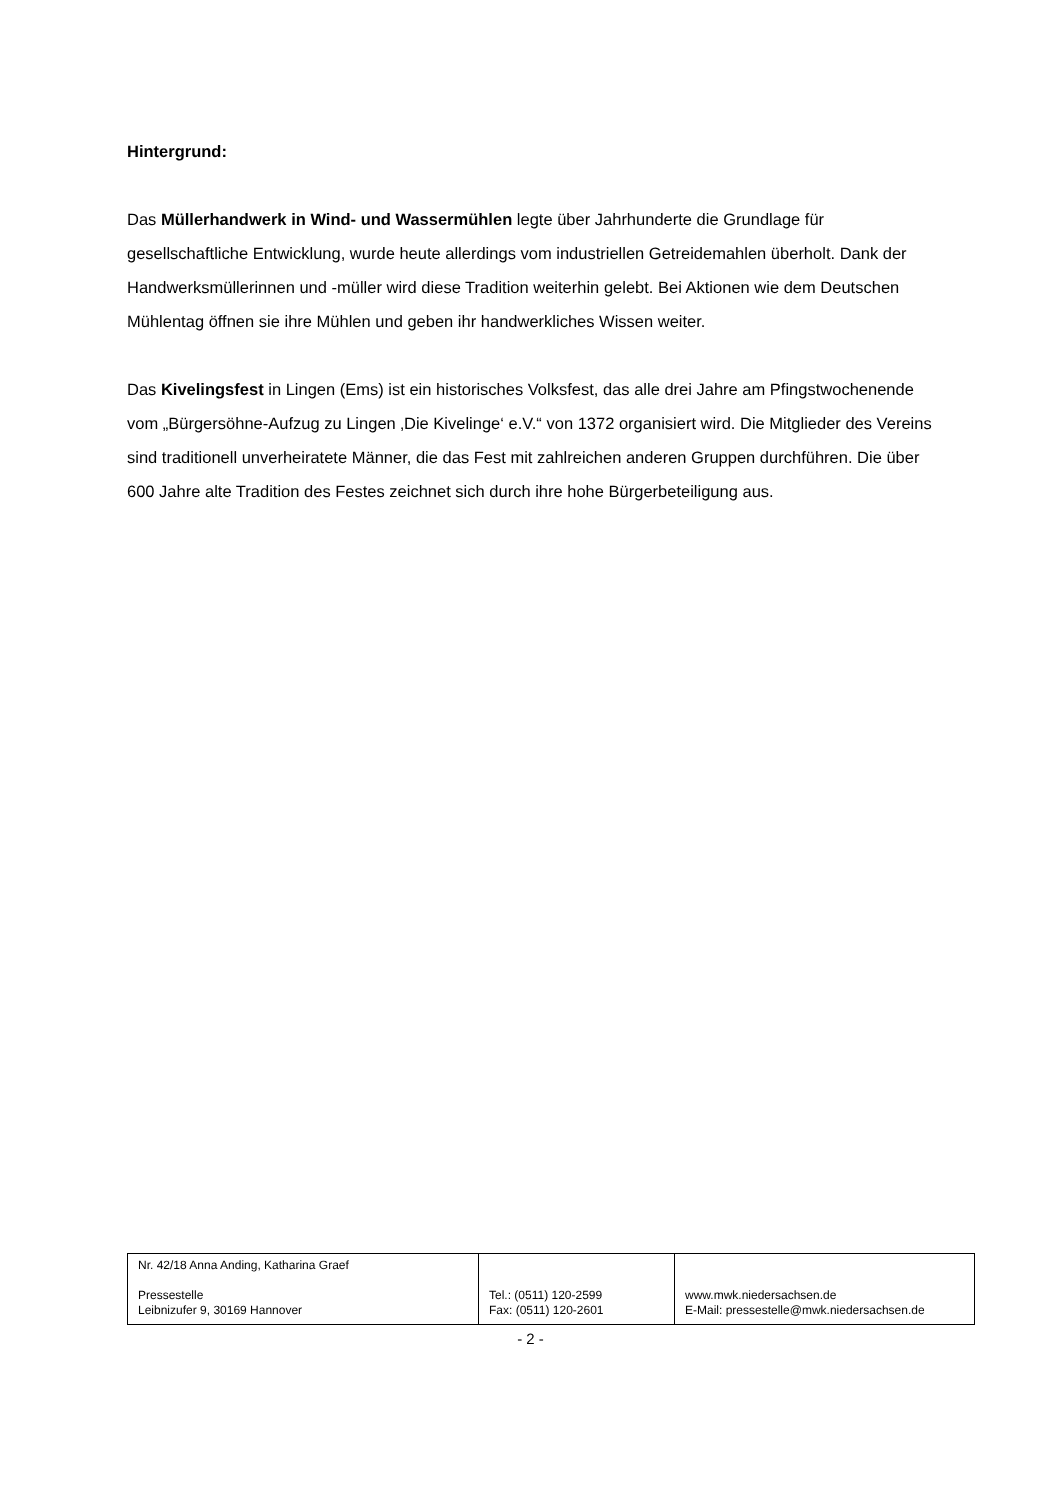Hintergrund:
Das Müllerhandwerk in Wind- und Wassermühlen legte über Jahrhunderte die Grundlage für gesellschaftliche Entwicklung, wurde heute allerdings vom industriellen Getreidemahlen überholt. Dank der Handwerksmüllerinnen und -müller wird diese Tradition weiterhin gelebt. Bei Aktionen wie dem Deutschen Mühlentag öffnen sie ihre Mühlen und geben ihr handwerkliches Wissen weiter.
Das Kivelingsfest in Lingen (Ems) ist ein historisches Volksfest, das alle drei Jahre am Pfingstwochenende vom „Bürgersöhne-Aufzug zu Lingen ‚Die Kivelinge‘ e.V.“ von 1372 organisiert wird. Die Mitglieder des Vereins sind traditionell unverheiratete Männer, die das Fest mit zahlreichen anderen Gruppen durchführen. Die über 600 Jahre alte Tradition des Festes zeichnet sich durch ihre hohe Bürgerbeteiligung aus.
| Nr. 42/18 Anna Anding, Katharina Graef Pressestelle Leibnizufer 9, 30169 Hannover | Tel.: (0511) 120-2599 Fax: (0511) 120-2601 | www.mwk.niedersachsen.de E-Mail: pressestelle@mwk.niedersachsen.de |
- 2 -